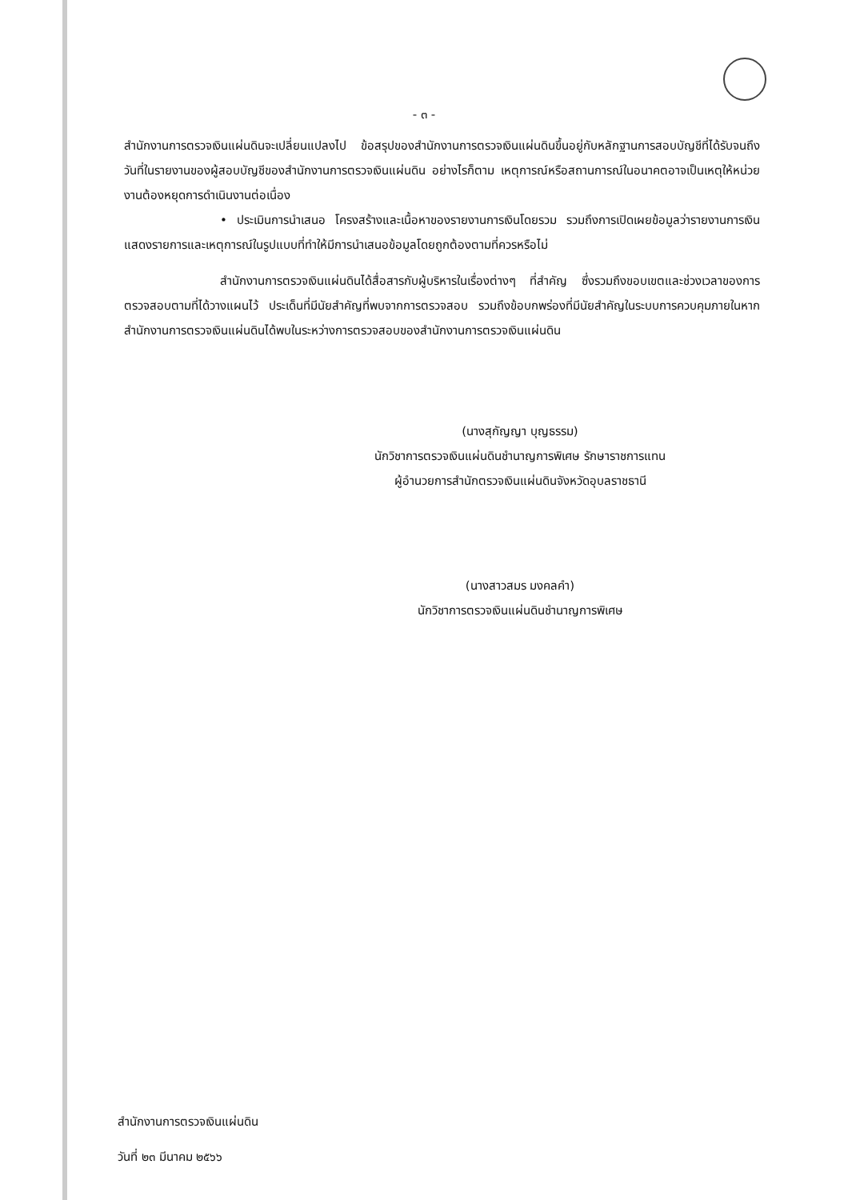- ๓ -
สำนักงานการตรวจเงินแผ่นดินจะเปลี่ยนแปลงไป ข้อสรุปของสำนักงานการตรวจเงินแผ่นดินขึ้นอยู่กับหลักฐานการสอบบัญชีที่ได้รับจนถึงวันที่ในรายงานของผู้สอบบัญชีของสำนักงานการตรวจเงินแผ่นดิน อย่างไรก็ตาม เหตุการณ์หรือสถานการณ์ในอนาคตอาจเป็นเหตุให้หน่วยงานต้องหยุดการดำเนินงานต่อเนื่อง
• ประเมินการนำเสนอ โครงสร้างและเนื้อหาของรายงานการเงินโดยรวม รวมถึงการเปิดเผยข้อมูลว่ารายงานการเงินแสดงรายการและเหตุการณ์ในรูปแบบที่ทำให้มีการนำเสนอข้อมูลโดยถูกต้องตามที่ควรหรือไม่
สำนักงานการตรวจเงินแผ่นดินได้สื่อสารกับผู้บริหารในเรื่องต่างๆ ที่สำคัญ ซึ่งรวมถึงขอบเขตและช่วงเวลาของการตรวจสอบตามที่ได้วางแผนไว้ ประเด็นที่มีนัยสำคัญที่พบจากการตรวจสอบ รวมถึงข้อบกพร่องที่มีนัยสำคัญในระบบการควบคุมภายในหากสำนักงานการตรวจเงินแผ่นดินได้พบในระหว่างการตรวจสอบของสำนักงานการตรวจเงินแผ่นดิน
(นางสุกัญญา บุญธรรม)
นักวิชาการตรวจเงินแผ่นดินชำนาญการพิเศษ รักษาราชการแทน
ผู้อำนวยการสำนักตรวจเงินแผ่นดินจังหวัดอุบลราชธานี
(นางสาวสมร มงคลคำ)
นักวิชาการตรวจเงินแผ่นดินชำนาญการพิเศษ
สำนักงานการตรวจเงินแผ่นดิน
วันที่ ๒๓ มีนาคม ๒๕๖๖